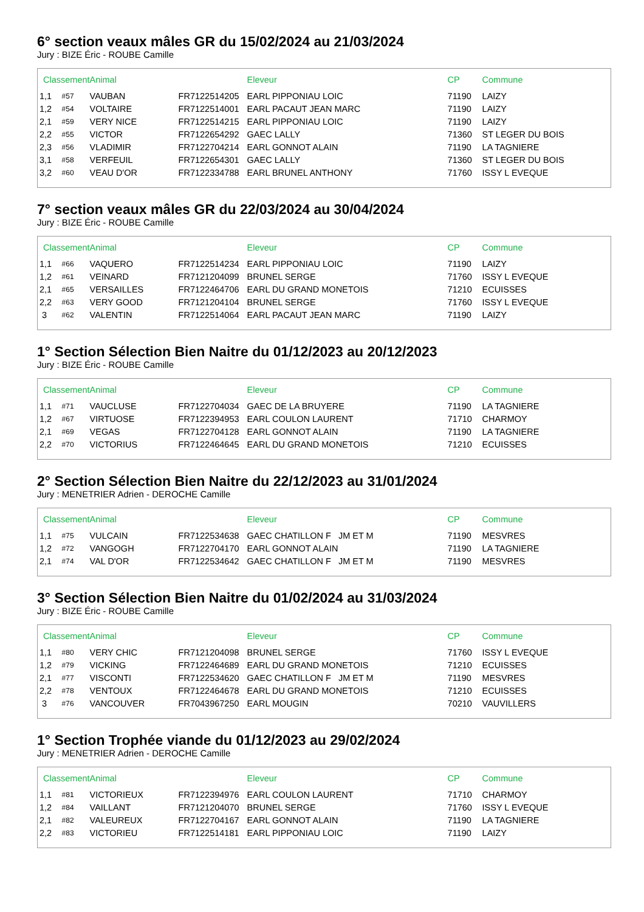6° section veaux mâles GR du 15/02/2024 au 21/03/2024
Jury : BIZE Éric - ROUBE Camille
| Classement | | Animal | | Eleveur | CP | Commune |
| --- | --- | --- | --- | --- | --- | --- |
| 1,1 | #57 | VAUBAN | FR7122514205 | EARL PIPPONIAU LOIC | 71190 | LAIZY |
| 1,2 | #54 | VOLTAIRE | FR7122514001 | EARL PACAUT JEAN MARC | 71190 | LAIZY |
| 2,1 | #59 | VERY NICE | FR7122514215 | EARL PIPPONIAU LOIC | 71190 | LAIZY |
| 2,2 | #55 | VICTOR | FR7122654292 | GAEC LALLY | 71360 | ST LEGER DU BOIS |
| 2,3 | #56 | VLADIMIR | FR7122704214 | EARL GONNOT ALAIN | 71190 | LA TAGNIERE |
| 3,1 | #58 | VERFEUIL | FR7122654301 | GAEC LALLY | 71360 | ST LEGER DU BOIS |
| 3,2 | #60 | VEAU D'OR | FR7122334788 | EARL BRUNEL ANTHONY | 71760 | ISSY L EVEQUE |
7° section veaux mâles GR du 22/03/2024 au 30/04/2024
Jury : BIZE Éric - ROUBE Camille
| Classement | | Animal | | Eleveur | CP | Commune |
| --- | --- | --- | --- | --- | --- | --- |
| 1,1 | #66 | VAQUERO | FR7122514234 | EARL PIPPONIAU LOIC | 71190 | LAIZY |
| 1,2 | #61 | VEINARD | FR7121204099 | BRUNEL SERGE | 71760 | ISSY L EVEQUE |
| 2,1 | #65 | VERSAILLES | FR7122464706 | EARL DU GRAND MONETOIS | 71210 | ECUISSES |
| 2,2 | #63 | VERY GOOD | FR7121204104 | BRUNEL SERGE | 71760 | ISSY L EVEQUE |
| 3 | #62 | VALENTIN | FR7122514064 | EARL PACAUT JEAN MARC | 71190 | LAIZY |
1° Section Sélection Bien Naitre du 01/12/2023 au 20/12/2023
Jury : BIZE Éric - ROUBE Camille
| Classement | | Animal | | Eleveur | CP | Commune |
| --- | --- | --- | --- | --- | --- | --- |
| 1,1 | #71 | VAUCLUSE | FR7122704034 | GAEC DE LA BRUYERE | 71190 | LA TAGNIERE |
| 1,2 | #67 | VIRTUOSE | FR7122394953 | EARL COULON LAURENT | 71710 | CHARMOY |
| 2,1 | #69 | VEGAS | FR7122704128 | EARL GONNOT ALAIN | 71190 | LA TAGNIERE |
| 2,2 | #70 | VICTORIUS | FR7122464645 | EARL DU GRAND MONETOIS | 71210 | ECUISSES |
2° Section Sélection Bien Naitre du 22/12/2023 au 31/01/2024
Jury : MENETRIER Adrien - DEROCHE Camille
| Classement | | Animal | | Eleveur | CP | Commune |
| --- | --- | --- | --- | --- | --- | --- |
| 1,1 | #75 | VULCAIN | FR7122534638 | GAEC CHATILLON F JM ET M | 71190 | MESVRES |
| 1,2 | #72 | VANGOGH | FR7122704170 | EARL GONNOT ALAIN | 71190 | LA TAGNIERE |
| 2,1 | #74 | VAL D'OR | FR7122534642 | GAEC CHATILLON F JM ET M | 71190 | MESVRES |
3° Section Sélection Bien Naitre du 01/02/2024 au 31/03/2024
Jury : BIZE Éric - ROUBE Camille
| Classement | | Animal | | Eleveur | CP | Commune |
| --- | --- | --- | --- | --- | --- | --- |
| 1,1 | #80 | VERY CHIC | FR7121204098 | BRUNEL SERGE | 71760 | ISSY L EVEQUE |
| 1,2 | #79 | VICKING | FR7122464689 | EARL DU GRAND MONETOIS | 71210 | ECUISSES |
| 2,1 | #77 | VISCONTI | FR7122534620 | GAEC CHATILLON F JM ET M | 71190 | MESVRES |
| 2,2 | #78 | VENTOUX | FR7122464678 | EARL DU GRAND MONETOIS | 71210 | ECUISSES |
| 3 | #76 | VANCOUVER | FR7043967250 | EARL MOUGIN | 70210 | VAUVILLERS |
1° Section Trophée viande du 01/12/2023 au 29/02/2024
Jury : MENETRIER Adrien - DEROCHE Camille
| Classement | | Animal | | Eleveur | CP | Commune |
| --- | --- | --- | --- | --- | --- | --- |
| 1,1 | #81 | VICTORIEUX | FR7122394976 | EARL COULON LAURENT | 71710 | CHARMOY |
| 1,2 | #84 | VAILLANT | FR7121204070 | BRUNEL SERGE | 71760 | ISSY L EVEQUE |
| 2,1 | #82 | VALEUREUX | FR7122704167 | EARL GONNOT ALAIN | 71190 | LA TAGNIERE |
| 2,2 | #83 | VICTORIEU | FR7122514181 | EARL PIPPONIAU LOIC | 71190 | LAIZY |